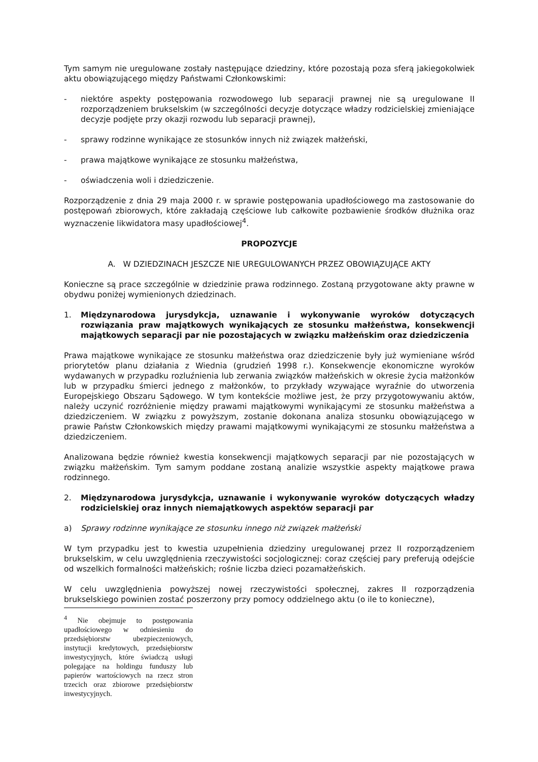Tym samym nie uregulowane zostały następujące dziedziny, które pozostają poza sferą jakiegokolwiek aktu obowiązującego między Państwami Członkowskimi:
- niektóre aspekty postępowania rozwodowego lub separacji prawnej nie są uregulowane II rozporządzeniem brukselskim (w szczególności decyzje dotyczące władzy rodzicielskiej zmieniające decyzje podjęte przy okazji rozwodu lub separacji prawnej),
- sprawy rodzinne wynikające ze stosunków innych niż związek małżeński,
- prawa majątkowe wynikające ze stosunku małżeństwa,
- oświadczenia woli i dziedziczenie.
Rozporządzenie z dnia 29 maja 2000 r. w sprawie postępowania upadłościowego ma zastosowanie do postępowań zbiorowych, które zakładają częściowe lub całkowite pozbawienie środków dłużnika oraz wyznaczenie likwidatora masy upadłościowej<sup>4</sup>.
PROPOZYCJE
A. W DZIEDZINACH JESZCZE NIE UREGULOWANYCH PRZEZ OBOWIĄZUJĄCE AKTY
Konieczne są prace szczególnie w dziedzinie prawa rodzinnego. Zostaną przygotowane akty prawne w obydwu poniżej wymienionych dziedzinach.
1. Międzynarodowa jurysdykcja, uznawanie i wykonywanie wyroków dotyczących rozwiązania praw majątkowych wynikających ze stosunku małżeństwa, konsekwencji majątkowych separacji par nie pozostających w związku małżeńskim oraz dziedziczenia
Prawa majątkowe wynikające ze stosunku małżeństwa oraz dziedziczenie były już wymieniane wśród priorytetów planu działania z Wiednia (grudzień 1998 r.). Konsekwencje ekonomiczne wyroków wydawanych w przypadku rozluźnienia lub zerwania związków małżeńskich w okresie życia małżonków lub w przypadku śmierci jednego z małżonków, to przykłady wzywające wyraźnie do utworzenia Europejskiego Obszaru Sądowego. W tym kontekście możliwe jest, że przy przygotowywaniu aktów, należy uczynić rozróżnienie między prawami majątkowymi wynikającymi ze stosunku małżeństwa a dziedziczeniem. W związku z powyższym, zostanie dokonana analiza stosunku obowiązującego w prawie Państw Członkowskich między prawami majątkowymi wynikającymi ze stosunku małżeństwa a dziedziczeniem.
Analizowana będzie również kwestia konsekwencji majątkowych separacji par nie pozostających w związku małżeńskim. Tym samym poddane zostaną analizie wszystkie aspekty majątkowe prawa rodzinnego.
2. Międzynarodowa jurysdykcja, uznawanie i wykonywanie wyroków dotyczących władzy rodzicielskiej oraz innych niemajątkowych aspektów separacji par
a) Sprawy rodzinne wynikające ze stosunku innego niż związek małżeński
W tym przypadku jest to kwestia uzupełnienia dziedziny uregulowanej przez II rozporządzeniem brukselskim, w celu uwzględnienia rzeczywistości socjologicznej: coraz częściej pary preferują odejście od wszelkich formalności małżeńskich; rośnie liczba dzieci pozamałżeńskich.
W celu uwzględnienia powyższej nowej rzeczywistości społecznej, zakres II rozporządzenia brukselskiego powinien zostać poszerzony przy pomocy oddzielnego aktu (o ile to konieczne),
<sup>4</sup> Nie obejmuje to postępowania upadłościowego w odniesieniu do przedsiębiorstw ubezpieczeniowych, instytucji kredytowych, przedsiębiorstw inwestycyjnych, które świadczą usługi polegające na holdingu funduszy lub papierów wartościowych na rzecz stron trzecich oraz zbiorowe przedsiębiorstw inwestycyjnych.